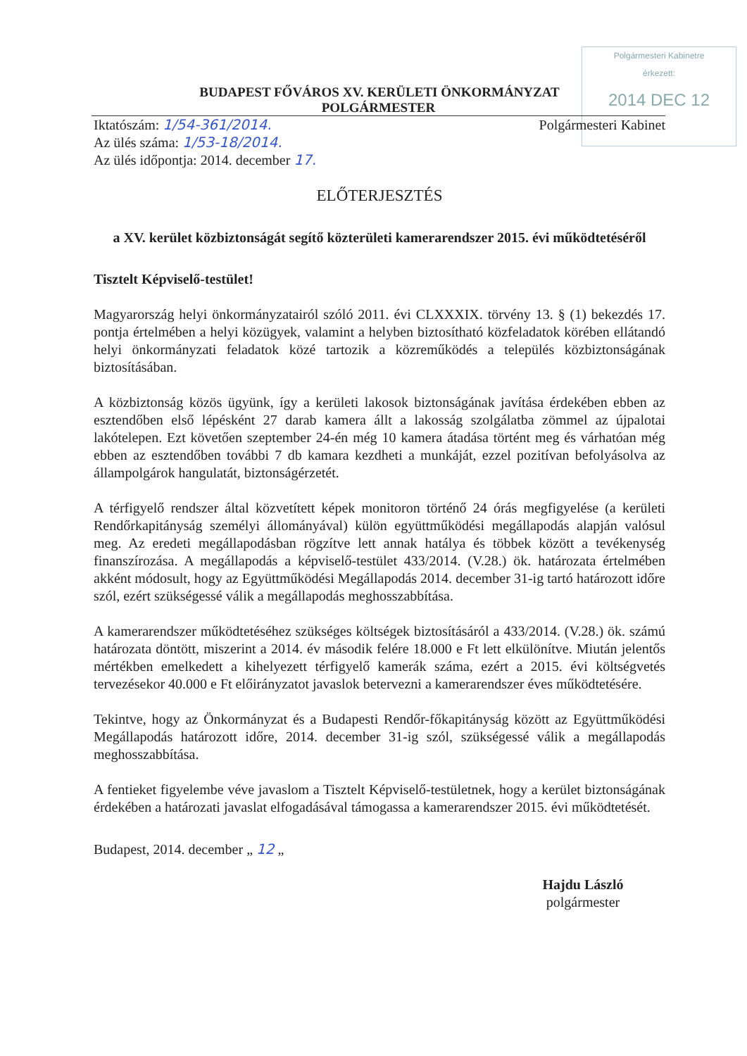Polgármesteri Kabinetre
érkezett:
2014 DEC 12
BUDAPEST FŐVÁROS XV. KERÜLETI ÖNKORMÁNYZAT
POLGÁRMESTER
Iktatószám: 1/54-361/2014. Polgármesteri Kabinet
Az ülés száma: 1/53-18/2014.
Az ülés időpontja: 2014. december 17.
ELŐTERJESZTÉS
a XV. kerület közbiztonságát segítő közterületi kamerarendszer 2015. évi működtetéséről
Tisztelt Képviselő-testület!
Magyarország helyi önkormányzatairól szóló 2011. évi CLXXXIX. törvény 13. § (1) bekezdés 17. pontja értelmében a helyi közügyek, valamint a helyben biztosítható közfeladatok körében ellátandó helyi önkormányzati feladatok közé tartozik a közreműködés a település közbiztonságának biztosításában.
A közbiztonság közös ügyünk, így a kerületi lakosok biztonságának javítása érdekében ebben az esztendőben első lépésként 27 darab kamera állt a lakosság szolgálatba zömmel az újpalotai lakótelepen. Ezt követően szeptember 24-én még 10 kamera átadása történt meg és várhatóan még ebben az esztendőben további 7 db kamara kezdheti a munkáját, ezzel pozitívan befolyásolva az állampolgárok hangulatát, biztonságérzetét.
A térfigyelő rendszer által közvetített képek monitoron történő 24 órás megfigyelése (a kerületi Rendőrkapitányság személyi állományával) külön együttműködési megállapodás alapján valósul meg. Az eredeti megállapodásban rögzítve lett annak hatálya és többek között a tevékenység finanszírozása. A megállapodás a képviselő-testület 433/2014. (V.28.) ök. határozata értelmében akként módosult, hogy az Együttműködési Megállapodás 2014. december 31-ig tartó határozott időre szól, ezért szükségessé válik a megállapodás meghosszabbítása.
A kamerarendszer működtetéséhez szükséges költségek biztosításáról a 433/2014. (V.28.) ök. számú határozata döntött, miszerint a 2014. év második felére 18.000 e Ft lett elkülönítve. Miután jelentős mértékben emelkedett a kihelyezett térfigyelő kamerák száma, ezért a 2015. évi költségvetés tervezésekor 40.000 e Ft előirányzatot javaslok betervezni a kamerarendszer éves működtetésére.
Tekintve, hogy az Önkormányzat és a Budapesti Rendőr-főkapitányság között az Együttműködési Megállapodás határozott időre, 2014. december 31-ig szól, szükségessé válik a megállapodás meghosszabbítása.
A fentieket figyelembe véve javaslom a Tisztelt Képviselő-testületnek, hogy a kerület biztonságának érdekében a határozati javaslat elfogadásával támogassa a kamerarendszer 2015. évi működtetését.
Budapest, 2014. december „ 12 „
Hajdu László
polgármester